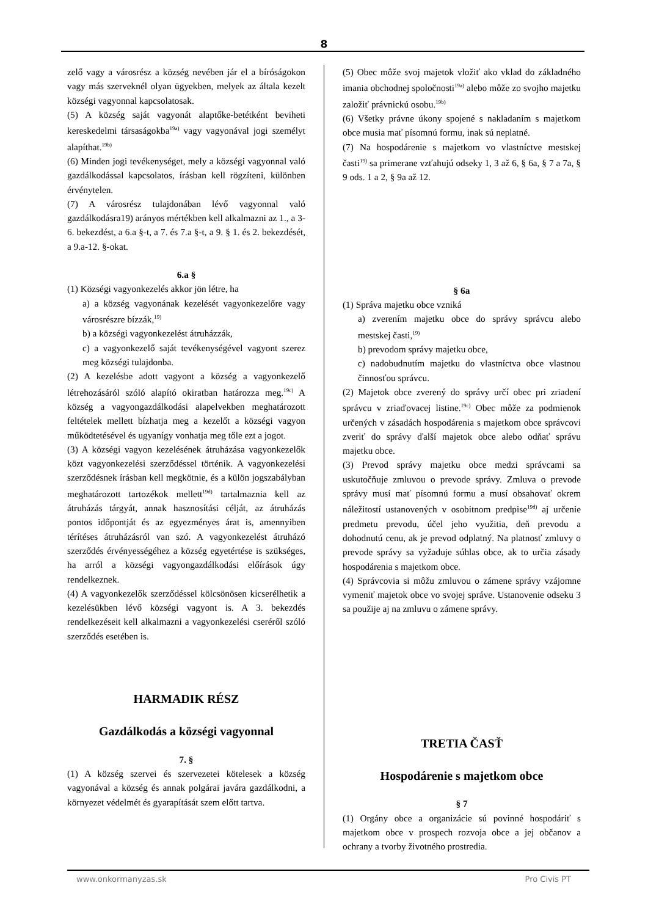8
zelő vagy a városrész a község nevében jár el a bíróságokon vagy más szerveknél olyan ügyekben, melyek az általa kezelt községi vagyonnal kapcsolatosak.
(5) A község saját vagyonát alaptőke-betétként beviheti kereskedelmi társaságokba<sup>19a)</sup> vagy vagyonával jogi személyt alapíthat.<sup>19b)</sup>
(6) Minden jogi tevékenységet, mely a községi vagyonnal való gazdálkodással kapcsolatos, írásban kell rögzíteni, különben érvénytelen.
(7) A városrész tulajdonában lévő vagyonnal való gazdálkodásra19) arányos mértékben kell alkalmazni az 1., a 3-6. bekezdést, a 6.a §-t, a 7. és 7.a §-t, a 9. § 1. és 2. bekezdését, a 9.a-12. §-okat.
6.a §
(1) Községi vagyonkezelés akkor jön létre, ha
a) a község vagyonának kezelését vagyonkezelőre vagy városrészre bízzák,<sup>19)</sup>
b) a községi vagyonkezelést átruházzák,
c) a vagyonkezelő saját tevékenységével vagyont szerez meg községi tulajdonba.
(2) A kezelésbe adott vagyont a község a vagyonkezelő létrehozásáról szóló alapító okiratban határozza meg.<sup>19c)</sup> A község a vagyongazdálkodási alapelvekben meghatározott feltételek mellett bízhatja meg a kezelőt a községi vagyon működtetésével és ugyanígy vonhatja meg tőle ezt a jogot.
(3) A községi vagyon kezelésének átruházása vagyonkezelők közt vagyonkezelési szerződéssel történik. A vagyonkezelési szerződésnek írásban kell megkötnie, és a külön jogszabályban meghatározott tartozékok mellett<sup>19d)</sup> tartalmaznia kell az átruházás tárgyát, annak hasznosítási célját, az átruházás pontos időpontját és az egyezményes árat is, amennyiben térítéses átruházásról van szó. A vagyonkezelést átruházó szerződés érvényességéhez a község egyetértése is szükséges, ha arról a községi vagyongazdálkodási előírások úgy rendelkeznek.
(4) A vagyonkezelők szerződéssel kölcsönösen kicserélhetik a kezelésükben lévő községi vagyont is. A 3. bekezdés rendelkezéseit kell alkalmazni a vagyonkezelési cseréről szóló szerződés esetében is.
HARMADIK RÉSZ
Gazdálkodás a községi vagyonnal
7. §
(1) A község szervei és szervezetei kötelesek a község vagyonával a község és annak polgárai javára gazdálkodni, a környezet védelmét és gyarapítását szem előtt tartva.
(5) Obec môže svoj majetok vložiť ako vklad do základného imania obchodnej spoločnosti<sup>19a)</sup> alebo môže zo svojho majetku založiť právnickú osobu.<sup>19b)</sup>
(6) Všetky právne úkony spojené s nakladaním s majetkom obce musia mať písomnú formu, inak sú neplatné.
(7) Na hospodárenie s majetkom vo vlastníctve mestskej časti<sup>19)</sup> sa primerane vzťahujú odseky 1, 3 až 6, § 6a, § 7 a 7a, § 9 ods. 1 a 2, § 9a až 12.
§ 6a
(1) Správa majetku obce vzniká
a) zverením majetku obce do správy správcu alebo mestskej časti,<sup>19)</sup>
b) prevodom správy majetku obce,
c) nadobudnutím majetku do vlastníctva obce vlastnou činnosťou správcu.
(2) Majetok obce zverený do správy určí obec pri zriadení správcu v zriaďovacej listine.<sup>19c)</sup> Obec môže za podmienok určených v zásadách hospodárenia s majetkom obce správcovi zveriť do správy ďalší majetok obce alebo odňať správu majetku obce.
(3) Prevod správy majetku obce medzi správcami sa uskutočňuje zmluvou o prevode správy. Zmluva o prevode správy musí mať písomnú formu a musí obsahovať okrem náležitostí ustanovených v osobitnom predpise<sup>19d)</sup> aj určenie predmetu prevodu, účel jeho využitia, deň prevodu a dohodnutú cenu, ak je prevod odplatný. Na platnosť zmluvy o prevode správy sa vyžaduje súhlas obce, ak to určia zásady hospodárenia s majetkom obce.
(4) Správcovia si môžu zmluvou o zámene správy vzájomne vymeniť majetok obce vo svojej správe. Ustanovenie odseku 3 sa použije aj na zmluvu o zámene správy.
TRETIA ČASŤ
Hospodárenie s majetkom obce
§ 7
(1) Orgány obce a organizácie sú povinné hospodáriť s majetkom obce v prospech rozvoja obce a jej občanov a ochrany a tvorby životného prostredia.
www.onkormanyzas.sk Pro Civis PT